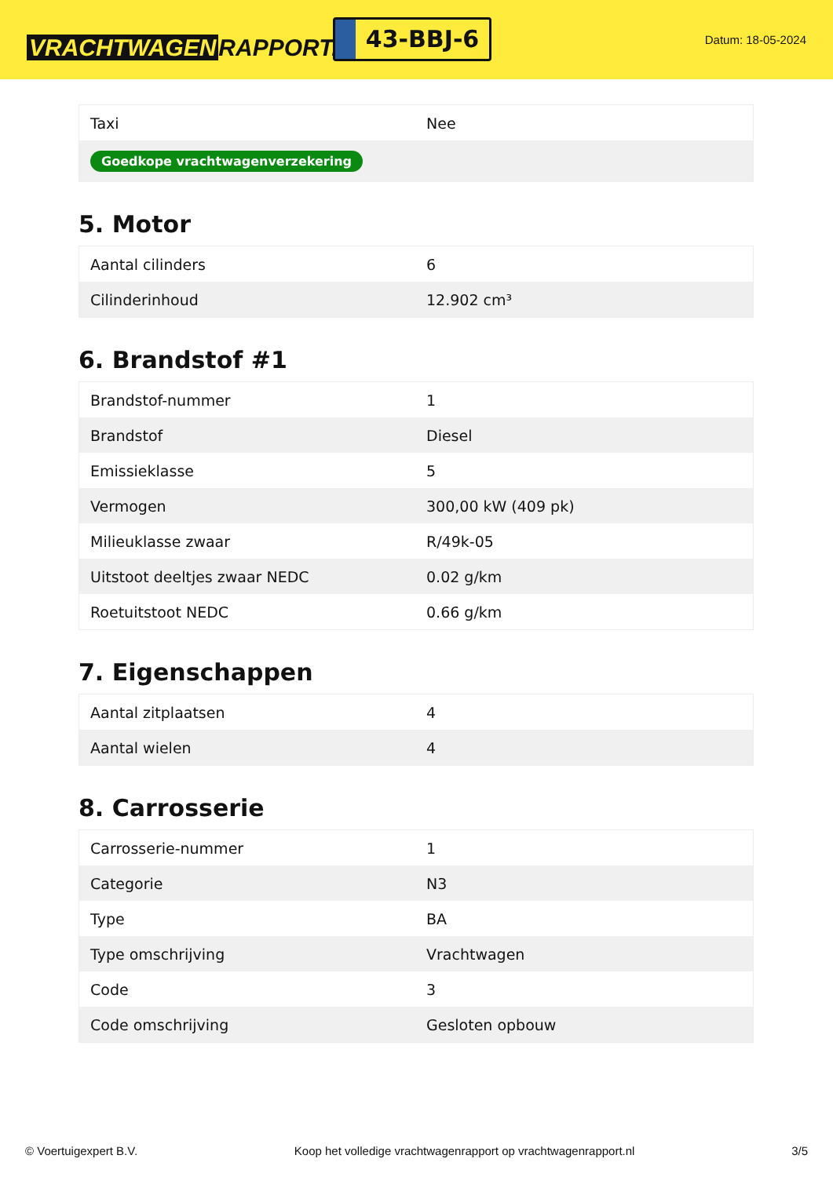VRACHTWAGEN RAPPORT.NL
43-BBJ-6
Datum: 18-05-2024
| Taxi | Nee |
| Goedkope vrachtwagenverzekering | |
5. Motor
| Aantal cilinders | 6 |
| Cilinderinhoud | 12.902 cm³ |
6. Brandstof #1
| Brandstof-nummer | 1 |
| Brandstof | Diesel |
| Emissieklasse | 5 |
| Vermogen | 300,00 kW (409 pk) |
| Milieuklasse zwaar | R/49k-05 |
| Uitstoot deeltjes zwaar NEDC | 0.02 g/km |
| Roetuitstoot NEDC | 0.66 g/km |
7. Eigenschappen
| Aantal zitplaatsen | 4 |
| Aantal wielen | 4 |
8. Carrosserie
| Carrosserie-nummer | 1 |
| Categorie | N3 |
| Type | BA |
| Type omschrijving | Vrachtwagen |
| Code | 3 |
| Code omschrijving | Gesloten opbouw |
© Voertuigexpert B.V. Koop het volledige vrachtwagenrapport op vrachtwagenrapport.nl 3/5